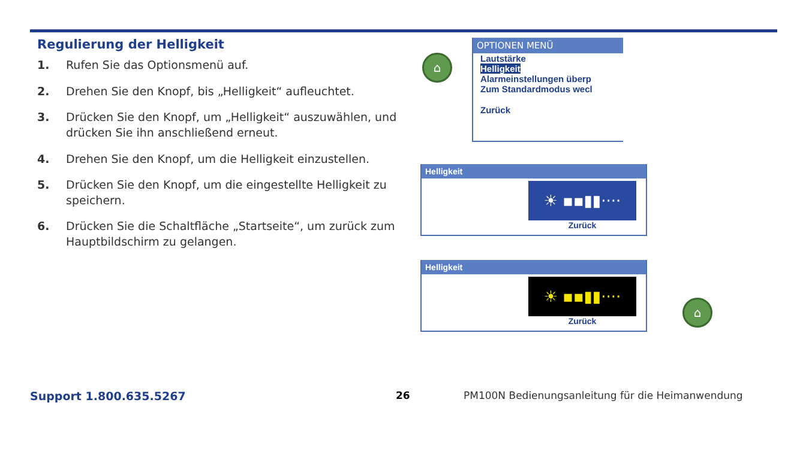Regulierung der Helligkeit
1. Rufen Sie das Optionsmenü auf.
2. Drehen Sie den Knopf, bis „Helligkeit“ aufleuchtet.
3. Drücken Sie den Knopf, um „Helligkeit“ auszuwählen, und drücken Sie ihn anschließend erneut.
4. Drehen Sie den Knopf, um die Helligkeit einzustellen.
5. Drücken Sie den Knopf, um die eingestellte Helligkeit zu speichern.
6. Drücken Sie die Schaltfläche „Startseite“, um zurück zum Hauptbildschirm zu gelangen.
⌂
OPTIONEN MENÜ
Lautstärke
Helligkeit
Alarmeinstellungen überp
Zum Standardmodus wecl
Zurück
Helligkeit
☀ ▪▪▮▮····
Zurück
Helligkeit
☀ ▪▪▮▮····
Zurück
⌂
Support 1.800.635.5267 26
PM100N Bedienungsanleitung für die Heimanwendung